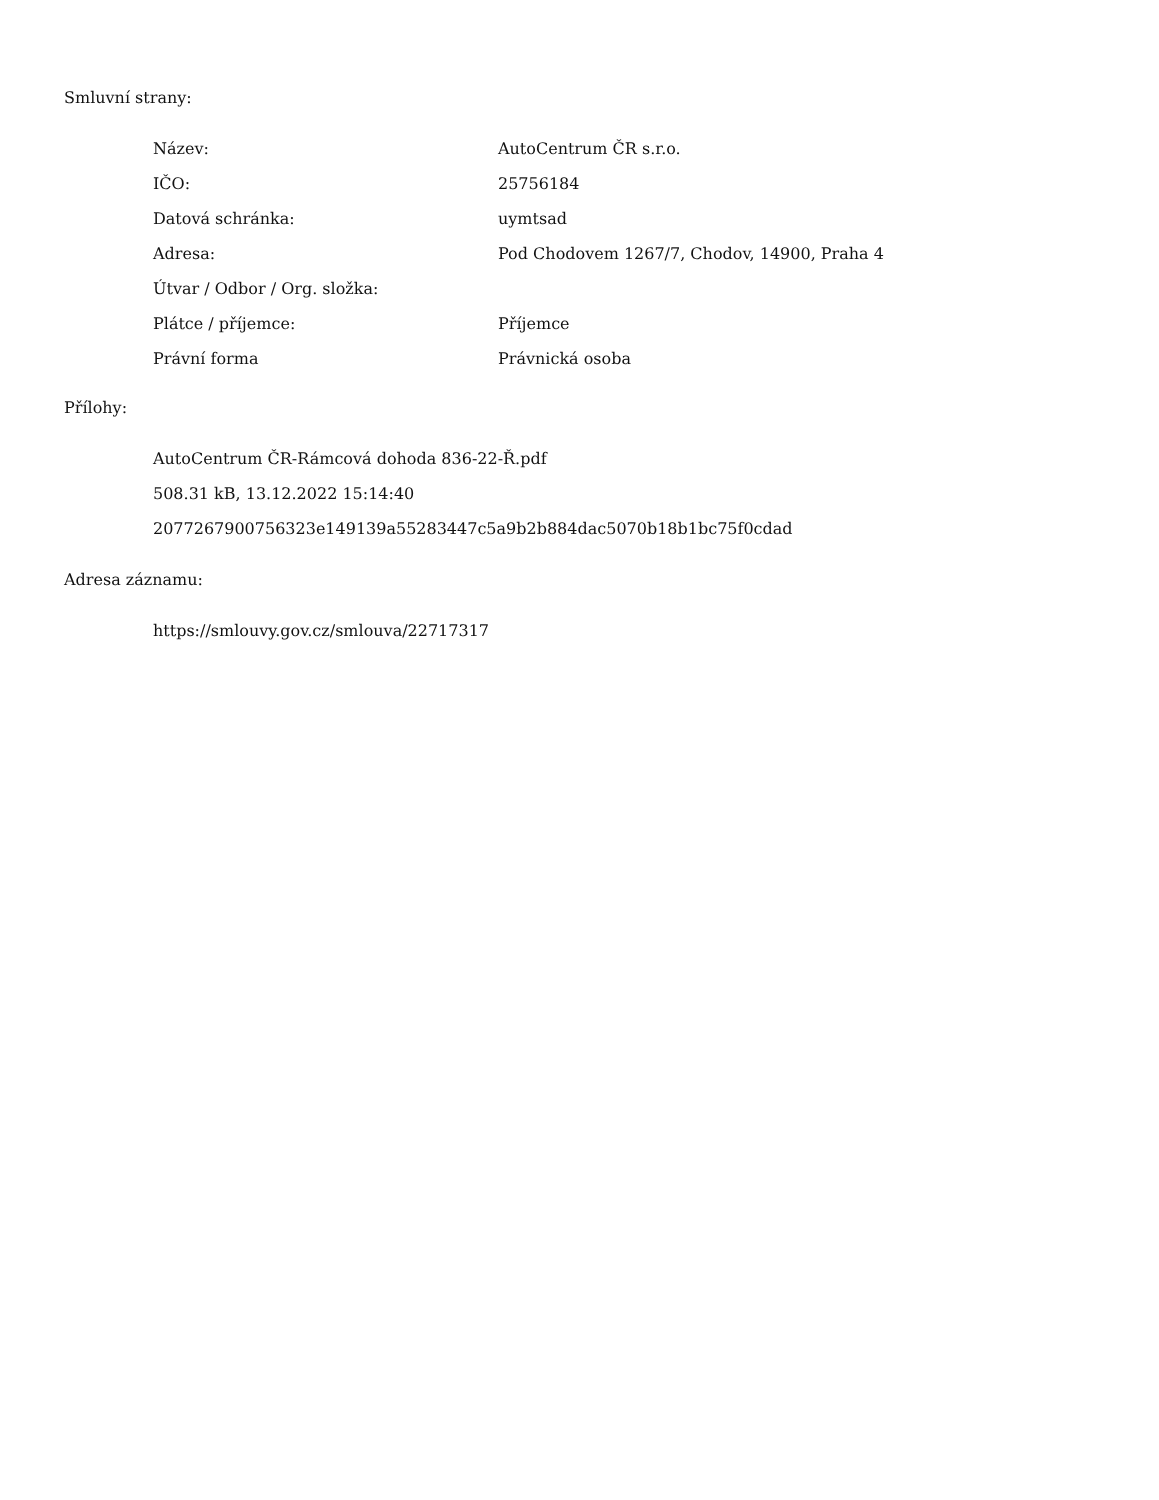Smluvní strany:
| Název: | AutoCentrum ČR s.r.o. |
| IČO: | 25756184 |
| Datová schránka: | uymtsad |
| Adresa: | Pod Chodovem 1267/7, Chodov, 14900, Praha 4 |
| Útvar / Odbor / Org. složka: | |
| Plátce / příjemce: | Příjemce |
| Právní forma | Právnická osoba |
Přílohy:
AutoCentrum ČR-Rámcová dohoda 836-22-Ř.pdf
508.31 kB, 13.12.2022 15:14:40
2077267900756323e149139a55283447c5a9b2b884dac5070b18b1bc75f0cdad
Adresa záznamu:
https://smlouvy.gov.cz/smlouva/22717317